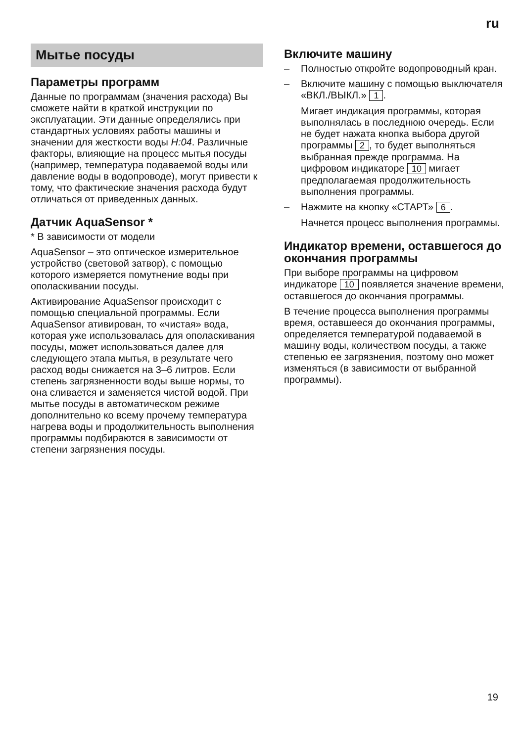ru
Мытье посуды
Параметры программ
Данные по программам (значения расхода) Вы сможете найти в краткой инструкции по эксплуатации. Эти данные определялись при стандартных условиях работы машины и значении для жесткости воды H:04. Различные факторы, влияющие на процесс мытья посуды (например, температура подаваемой воды или давление воды в водопроводе), могут привести к тому, что фактические значения расхода будут отличаться от приведенных данных.
Датчик AquaSensor *
* В зависимости от модели
AquaSensor – это оптическое измерительное устройство (световой затвор), с помощью которого измеряется помутнение воды при ополаскивании посуды.
Активирование AquaSensor происходит с помощью специальной программы. Если AquaSensor ативирован, то «чистая» вода, которая уже использовалась для ополаскивания посуды, может использоваться далее для следующего этапа мытья, в результате чего расход воды снижается на 3–6 литров. Если степень загрязненности воды выше нормы, то она сливается и заменяется чистой водой. При мытье посуды в автоматическом режиме дополнительно ко всему прочему температура нагрева воды и продолжительность выполнения программы подбираются в зависимости от степени загрязнения посуды.
Включите машину
– Полностью откройте водопроводный кран.
– Включите машину с помощью выключателя «ВКЛ./ВЫКЛ.» 1.
Мигает индикация программы, которая выполнялась в последнюю очередь. Если не будет нажата кнопка выбора другой программы 2, то будет выполняться выбранная прежде программа. На цифровом индикаторе 10 мигает предполагаемая продолжительность выполнения программы.
– Нажмите на кнопку «СТАРТ» 6.
Начнется процесс выполнения программы.
Индикатор времени, оставшегося до окончания программы
При выборе программы на цифровом индикаторе 10 появляется значение времени, оставшегося до окончания программы.
В течение процесса выполнения программы время, оставшееся до окончания программы, определяется температурой подаваемой в машину воды, количеством посуды, а также степенью ее загрязнения, поэтому оно может изменяться (в зависимости от выбранной программы).
19